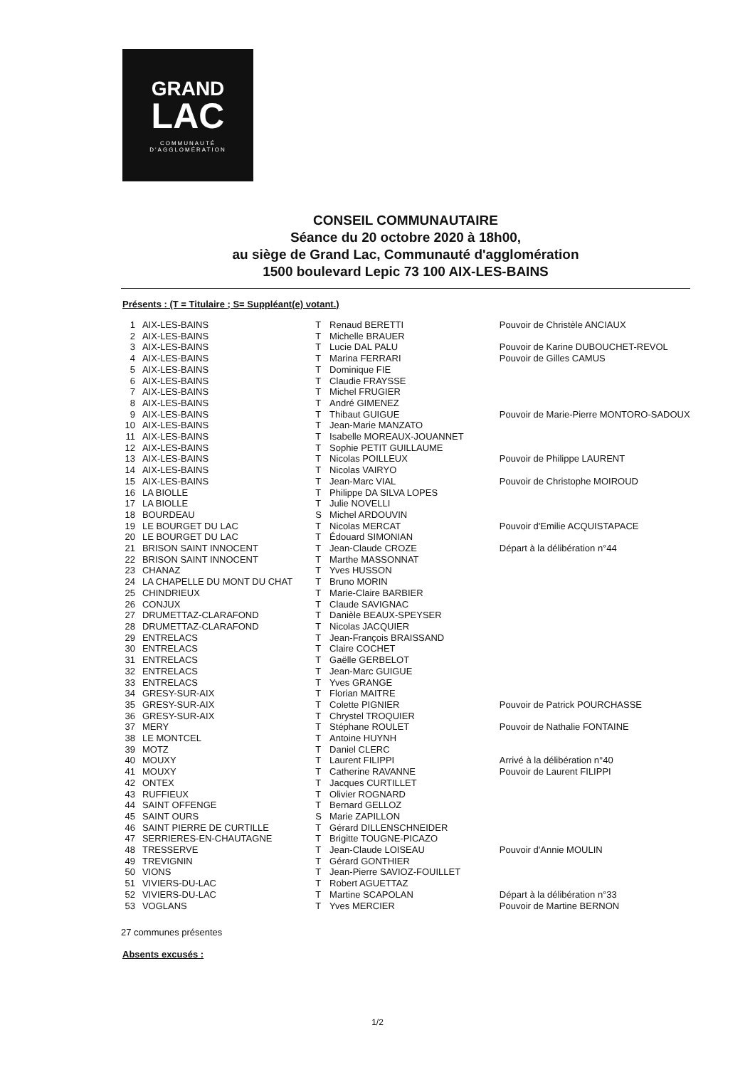GRAND
LAC
COMMUNAUTÉ
D'AGGLOMÉRATION
CONSEIL COMMUNAUTAIRE
Séance du 20 octobre 2020 à 18h00,
au siège de Grand Lac, Communauté d'agglomération
1500 boulevard Lepic 73 100 AIX-LES-BAINS
Présents : (T = Titulaire ; S= Suppléant(e) votant.)
| 1 | AIX-LES-BAINS | T | Renaud BERETTI | Pouvoir de Christèle ANCIAUX |
| 2 | AIX-LES-BAINS | T | Michelle BRAUER | |
| 3 | AIX-LES-BAINS | T | Lucie DAL PALU | Pouvoir de Karine DUBOUCHET-REVOL |
| 4 | AIX-LES-BAINS | T | Marina FERRARI | Pouvoir de Gilles CAMUS |
| 5 | AIX-LES-BAINS | T | Dominique FIE | |
| 6 | AIX-LES-BAINS | T | Claudie FRAYSSE | |
| 7 | AIX-LES-BAINS | T | Michel FRUGIER | |
| 8 | AIX-LES-BAINS | T | André GIMENEZ | |
| 9 | AIX-LES-BAINS | T | Thibaut GUIGUE | Pouvoir de Marie-Pierre MONTORO-SADOUX |
| 10 | AIX-LES-BAINS | T | Jean-Marie MANZATO | |
| 11 | AIX-LES-BAINS | T | Isabelle MOREAUX-JOUANNET | |
| 12 | AIX-LES-BAINS | T | Sophie PETIT GUILLAUME | |
| 13 | AIX-LES-BAINS | T | Nicolas POILLEUX | Pouvoir de Philippe LAURENT |
| 14 | AIX-LES-BAINS | T | Nicolas VAIRYO | |
| 15 | AIX-LES-BAINS | T | Jean-Marc VIAL | Pouvoir de Christophe MOIROUD |
| 16 | LA BIOLLE | T | Philippe DA SILVA LOPES | |
| 17 | LA BIOLLE | T | Julie NOVELLI | |
| 18 | BOURDEAU | S | Michel ARDOUVIN | |
| 19 | LE BOURGET DU LAC | T | Nicolas MERCAT | Pouvoir d'Emilie ACQUISTAPACE |
| 20 | LE BOURGET DU LAC | T | Édouard SIMONIAN | |
| 21 | BRISON SAINT INNOCENT | T | Jean-Claude CROZE | Départ à la délibération n°44 |
| 22 | BRISON SAINT INNOCENT | T | Marthe MASSONNAT | |
| 23 | CHANAZ | T | Yves HUSSON | |
| 24 | LA CHAPELLE DU MONT DU CHAT | T | Bruno MORIN | |
| 25 | CHINDRIEUX | T | Marie-Claire BARBIER | |
| 26 | CONJUX | T | Claude SAVIGNAC | |
| 27 | DRUMETTAZ-CLARAFOND | T | Danièle BEAUX-SPEYSER | |
| 28 | DRUMETTAZ-CLARAFOND | T | Nicolas JACQUIER | |
| 29 | ENTRELACS | T | Jean-François BRAISSAND | |
| 30 | ENTRELACS | T | Claire COCHET | |
| 31 | ENTRELACS | T | Gaëlle GERBELOT | |
| 32 | ENTRELACS | T | Jean-Marc GUIGUE | |
| 33 | ENTRELACS | T | Yves GRANGE | |
| 34 | GRESY-SUR-AIX | T | Florian MAITRE | |
| 35 | GRESY-SUR-AIX | T | Colette PIGNIER | Pouvoir de Patrick POURCHASSE |
| 36 | GRESY-SUR-AIX | T | Chrystel TROQUIER | |
| 37 | MERY | T | Stéphane ROULET | Pouvoir de Nathalie FONTAINE |
| 38 | LE MONTCEL | T | Antoine HUYNH | |
| 39 | MOTZ | T | Daniel CLERC | |
| 40 | MOUXY | T | Laurent FILIPPI | Arrivé à la délibération n°40 |
| 41 | MOUXY | T | Catherine RAVANNE | Pouvoir de Laurent FILIPPI |
| 42 | ONTEX | T | Jacques CURTILLET | |
| 43 | RUFFIEUX | T | Olivier ROGNARD | |
| 44 | SAINT OFFENGE | T | Bernard GELLOZ | |
| 45 | SAINT OURS | S | Marie ZAPILLON | |
| 46 | SAINT PIERRE DE CURTILLE | T | Gérard DILLENSCHNEIDER | |
| 47 | SERRIERES-EN-CHAUTAGNE | T | Brigitte TOUGNE-PICAZO | |
| 48 | TRESSERVE | T | Jean-Claude LOISEAU | Pouvoir d'Annie MOULIN |
| 49 | TREVIGNIN | T | Gérard GONTHIER | |
| 50 | VIONS | T | Jean-Pierre SAVIOZ-FOUILLET | |
| 51 | VIVIERS-DU-LAC | T | Robert AGUETTAZ | |
| 52 | VIVIERS-DU-LAC | T | Martine SCAPOLAN | Départ à la délibération n°33 |
| 53 | VOGLANS | T | Yves MERCIER | Pouvoir de Martine BERNON |
27 communes présentes
Absents excusés :
1/2